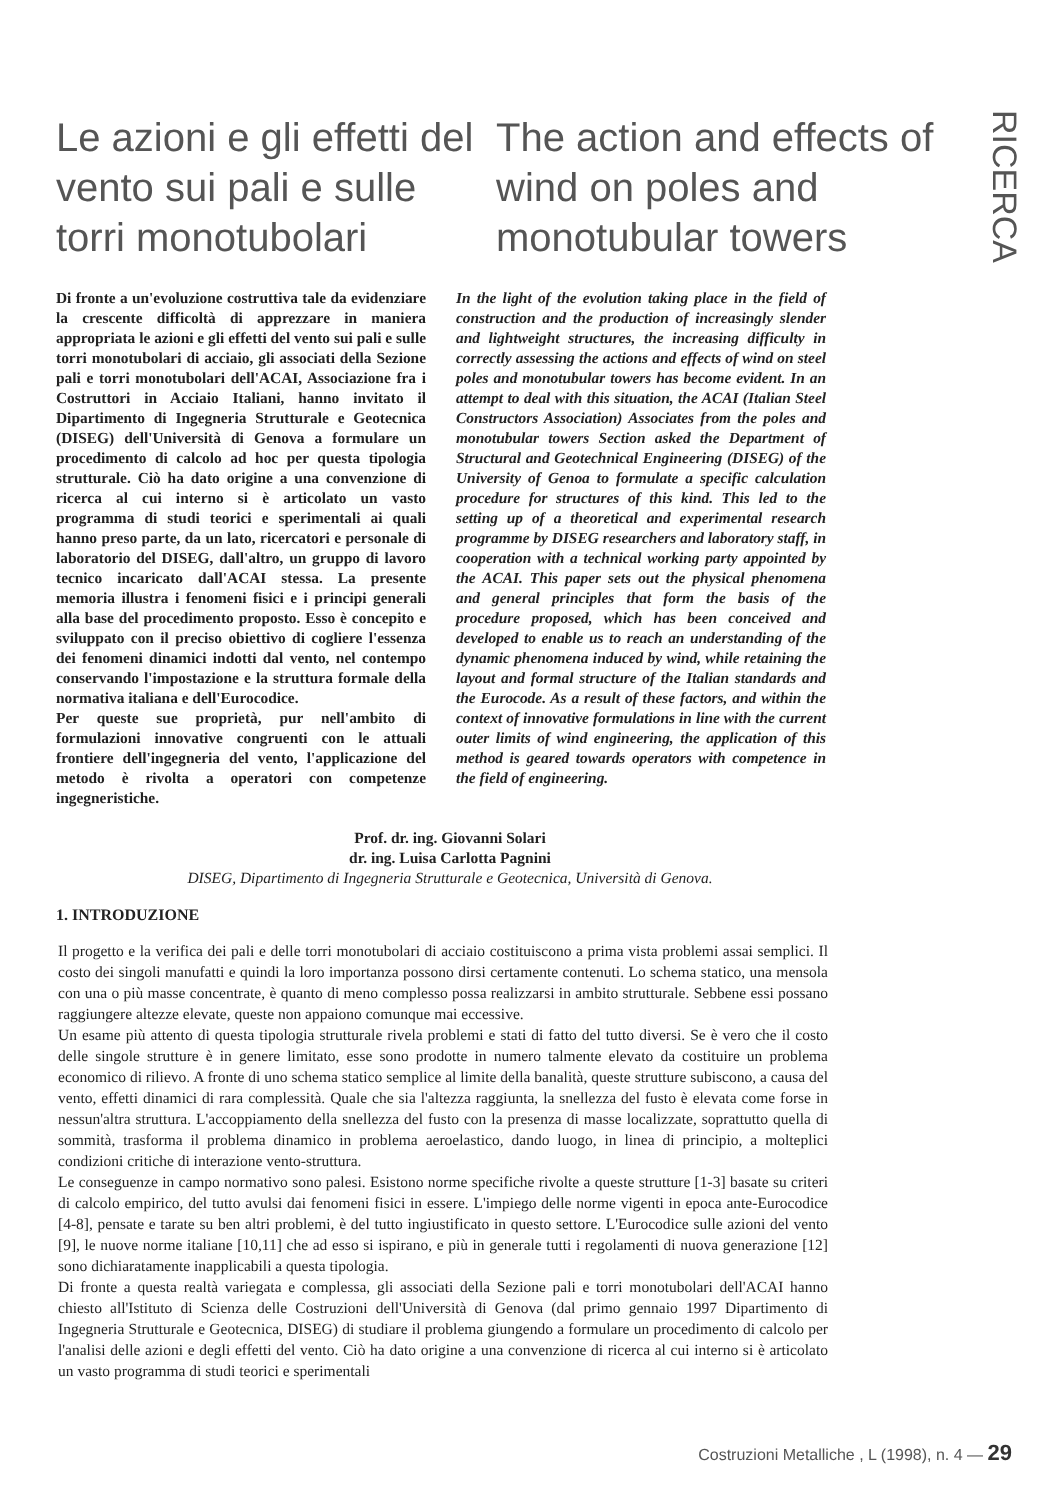RICERCA
Le azioni e gli effetti del vento sui pali e sulle torri monotubolari
The action and effects of wind on poles and monotubular towers
Di fronte a un'evoluzione costruttiva tale da evidenziare la crescente difficoltà di apprezzare in maniera appropriata le azioni e gli effetti del vento sui pali e sulle torri monotubolari di acciaio, gli associati della Sezione pali e torri monotubolari dell'ACAI, Associazione fra i Costruttori in Acciaio Italiani, hanno invitato il Dipartimento di Ingegneria Strutturale e Geotecnica (DISEG) dell'Università di Genova a formulare un procedimento di calcolo ad hoc per questa tipologia strutturale. Ciò ha dato origine a una convenzione di ricerca al cui interno si è articolato un vasto programma di studi teorici e sperimentali ai quali hanno preso parte, da un lato, ricercatori e personale di laboratorio del DISEG, dall'altro, un gruppo di lavoro tecnico incaricato dall'ACAI stessa. La presente memoria illustra i fenomeni fisici e i principi generali alla base del procedimento proposto. Esso è concepito e sviluppato con il preciso obiettivo di cogliere l'essenza dei fenomeni dinamici indotti dal vento, nel contempo conservando l'impostazione e la struttura formale della normativa italiana e dell'Eurocodice.
Per queste sue proprietà, pur nell'ambito di formulazioni innovative congruenti con le attuali frontiere dell'ingegneria del vento, l'applicazione del metodo è rivolta a operatori con competenze ingegneristiche.
In the light of the evolution taking place in the field of construction and the production of increasingly slender and lightweight structures, the increasing difficulty in correctly assessing the actions and effects of wind on steel poles and monotubular towers has become evident. In an attempt to deal with this situation, the ACAI (Italian Steel Constructors Association) Associates from the poles and monotubular towers Section asked the Department of Structural and Geotechnical Engineering (DISEG) of the University of Genoa to formulate a specific calculation procedure for structures of this kind. This led to the setting up of a theoretical and experimental research programme by DISEG researchers and laboratory staff, in cooperation with a technical working party appointed by the ACAI. This paper sets out the physical phenomena and general principles that form the basis of the procedure proposed, which has been conceived and developed to enable us to reach an understanding of the dynamic phenomena induced by wind, while retaining the layout and formal structure of the Italian standards and the Eurocode. As a result of these factors, and within the context of innovative formulations in line with the current outer limits of wind engineering, the application of this method is geared towards operators with competence in the field of engineering.
Prof. dr. ing. Giovanni Solari
dr. ing. Luisa Carlotta Pagnini
DISEG, Dipartimento di Ingegneria Strutturale e Geotecnica, Università di Genova.
1. INTRODUZIONE
Il progetto e la verifica dei pali e delle torri monotubolari di acciaio costituiscono a prima vista problemi assai semplici. Il costo dei singoli manufatti e quindi la loro importanza possono dirsi certamente contenuti. Lo schema statico, una mensola con una o più masse concentrate, è quanto di meno complesso possa realizzarsi in ambito strutturale. Sebbene essi possano raggiungere altezze elevate, queste non appaiono comunque mai eccessive.
Un esame più attento di questa tipologia strutturale rivela problemi e stati di fatto del tutto diversi. Se è vero che il costo delle singole strutture è in genere limitato, esse sono prodotte in numero talmente elevato da costituire un problema economico di rilievo. A fronte di uno schema statico semplice al limite della banalità, queste strutture subiscono, a causa del vento, effetti dinamici di rara complessità. Quale che sia l'altezza raggiunta, la snellezza del fusto è elevata come forse in nessun'altra struttura. L'accoppiamento della snellezza del fusto con la presenza di masse localizzate, soprattutto quella di sommità, trasforma il problema dinamico in problema aeroelastico, dando luogo, in linea di principio, a molteplici condizioni critiche di interazione vento-struttura.
Le conseguenze in campo normativo sono palesi. Esistono norme specifiche rivolte a queste strutture [1-3] basate su criteri di calcolo empirico, del tutto avulsi dai fenomeni fisici in essere. L'impiego delle norme vigenti in epoca ante-Eurocodice [4-8], pensate e tarate su ben altri problemi, è del tutto ingiustificato in questo settore. L'Eurocodice sulle azioni del vento [9], le nuove norme italiane [10,11] che ad esso si ispirano, e più in generale tutti i regolamenti di nuova generazione [12] sono dichiaratamente inapplicabili a questa tipologia.
Di fronte a questa realtà variegata e complessa, gli associati della Sezione pali e torri monotubolari dell'ACAI hanno chiesto all'Istituto di Scienza delle Costruzioni dell'Università di Genova (dal primo gennaio 1997 Dipartimento di Ingegneria Strutturale e Geotecnica, DISEG) di studiare il problema giungendo a formulare un procedimento di calcolo per l'analisi delle azioni e degli effetti del vento. Ciò ha dato origine a una convenzione di ricerca al cui interno si è articolato un vasto programma di studi teorici e sperimentali
Costruzioni Metalliche , L (1998), n. 4 — 29